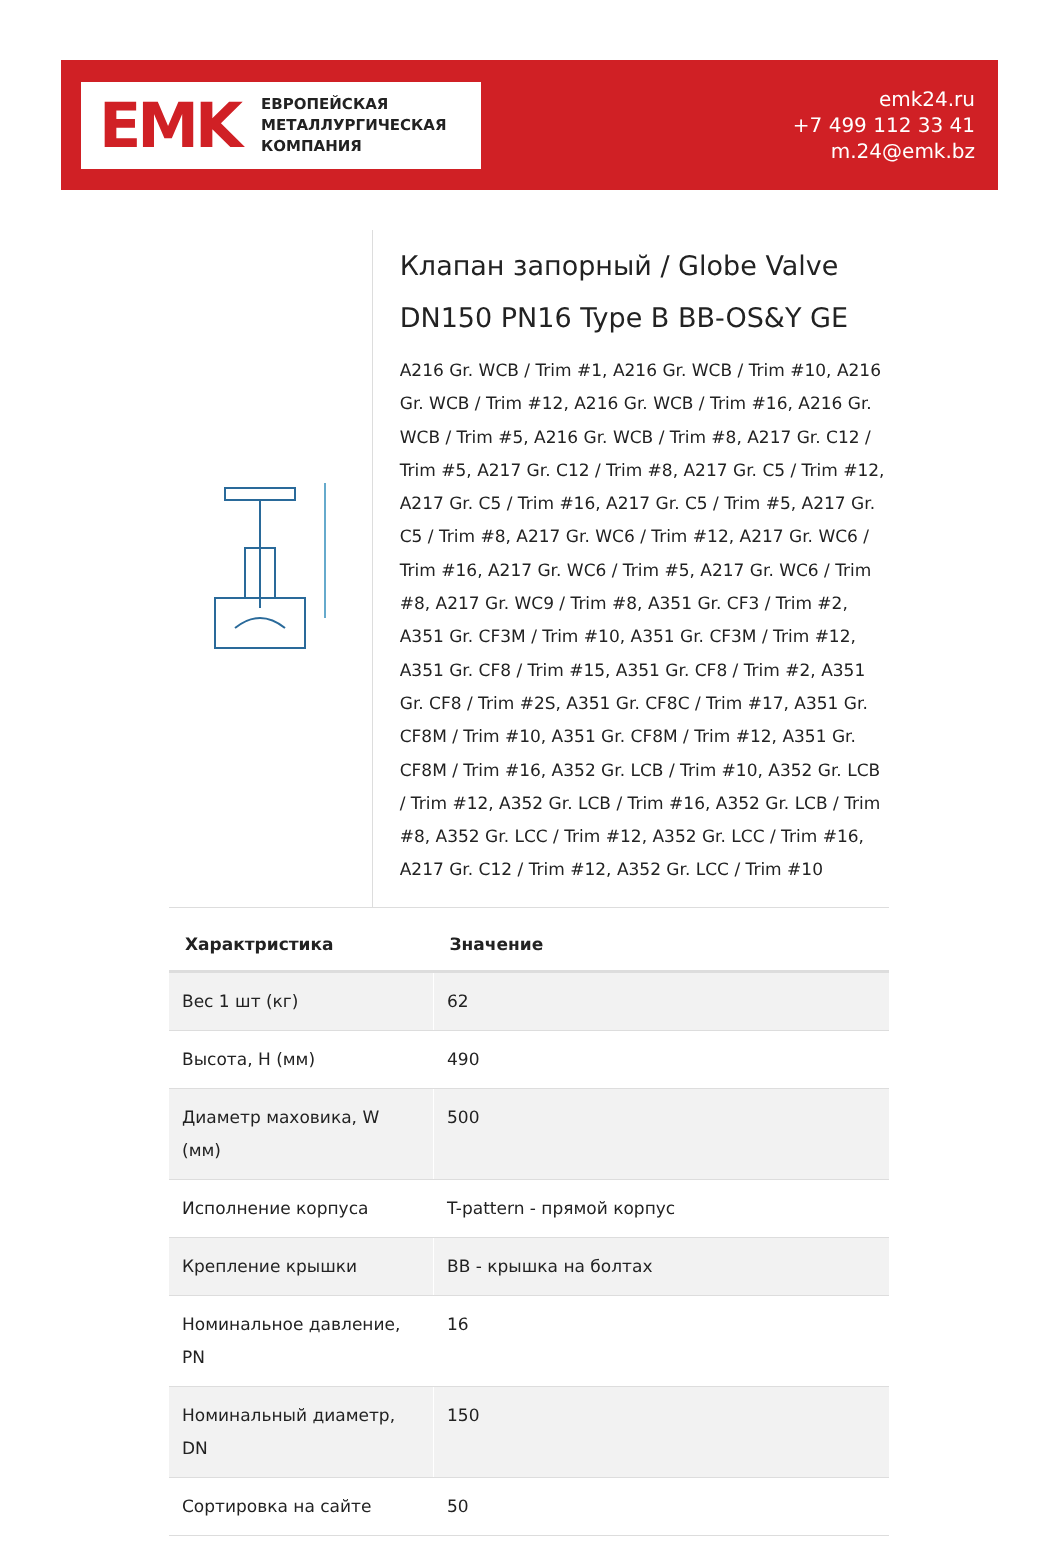EMK
ЕВРОПЕЙСКАЯ
МЕТАЛЛУРГИЧЕСКАЯ
КОМПАНИЯ
emk24.ru
+7 499 112 33 41
m.24@emk.bz
Клапан запорный / Globe Valve DN150 PN16 Type B BB-OS&Y GE
A216 Gr. WCB / Trim #1, A216 Gr. WCB / Trim #10, A216 Gr. WCB / Trim #12, A216 Gr. WCB / Trim #16, A216 Gr. WCB / Trim #5, A216 Gr. WCB / Trim #8, A217 Gr. C12 / Trim #5, A217 Gr. C12 / Trim #8, A217 Gr. C5 / Trim #12, A217 Gr. C5 / Trim #16, A217 Gr. C5 / Trim #5, A217 Gr. C5 / Trim #8, A217 Gr. WC6 / Trim #12, A217 Gr. WC6 / Trim #16, A217 Gr. WC6 / Trim #5, A217 Gr. WC6 / Trim #8, A217 Gr. WC9 / Trim #8, A351 Gr. CF3 / Trim #2, A351 Gr. CF3M / Trim #10, A351 Gr. CF3M / Trim #12, A351 Gr. CF8 / Trim #15, A351 Gr. CF8 / Trim #2, A351 Gr. CF8 / Trim #2S, A351 Gr. CF8C / Trim #17, A351 Gr. CF8M / Trim #10, A351 Gr. CF8M / Trim #12, A351 Gr. CF8M / Trim #16, A352 Gr. LCB / Trim #10, A352 Gr. LCB / Trim #12, A352 Gr. LCB / Trim #16, A352 Gr. LCB / Trim #8, A352 Gr. LCC / Trim #12, A352 Gr. LCC / Trim #16, A217 Gr. C12 / Trim #12, A352 Gr. LCC / Trim #10
| Характристика | Значение |
| --- | --- |
| Вес 1 шт (кг) | 62 |
| Высота, H (мм) | 490 |
| Диаметр маховика, W (мм) | 500 |
| Исполнение корпуса | T-pattern - прямой корпус |
| Крепление крышки | BB - крышка на болтах |
| Номинальное давление, PN | 16 |
| Номинальный диаметр, DN | 150 |
| Сортировка на сайте | 50 |